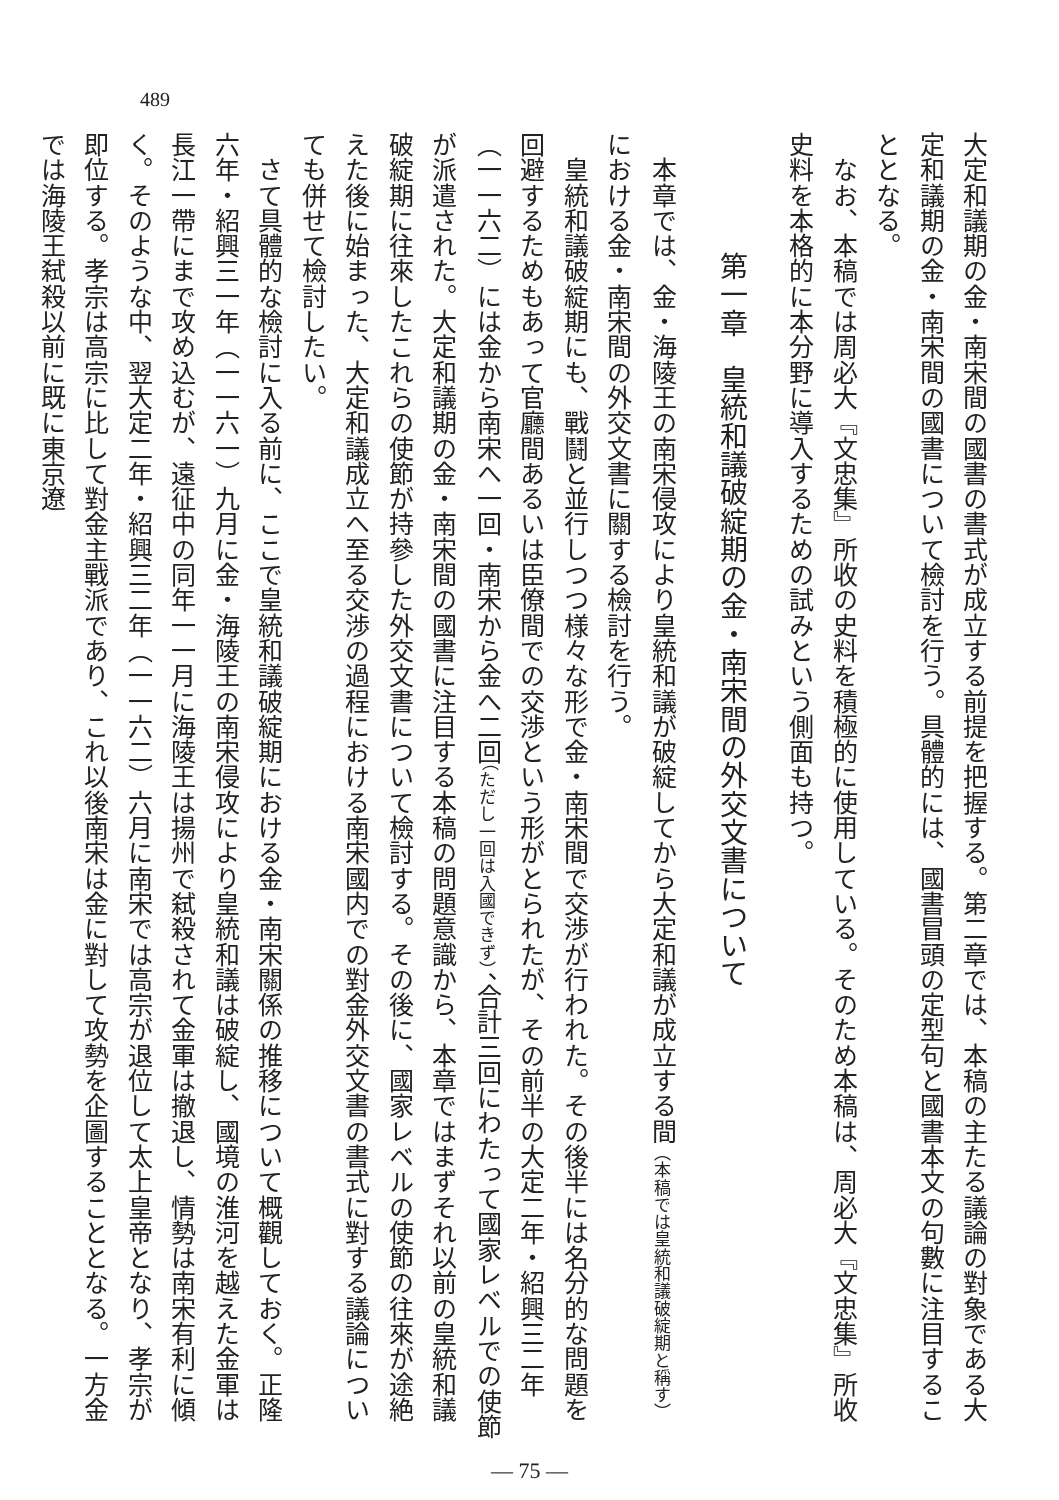489
大定和議期の金・南宋間の國書の書式が成立する前提を把握する。第二章では、本稿の主たる議論の對象である大定和議期の金・南宋間の國書について檢討を行う。具體的には、國書冒頭の定型句と國書本文の句數に注目することとなる。
　なお、本稿では周必大『文忠集』所收の史料を積極的に使用している。そのため本稿は、周必大『文忠集』所收史料を本格的に本分野に導入するための試みという側面も持つ。
第一章　皇統和議破綻期の金・南宋間の外交文書について
　本章では、金・海陵王の南宋侵攻により皇統和議が破綻してから大定和議が成立する間（本稿では皇統和議破綻期と稱す）における金・南宋間の外交文書に關する檢討を行う。
　皇統和議破綻期にも、戰鬪と並行しつつ様々な形で金・南宋間で交渉が行われた。その後半には名分的な問題を回避するためもあって官廳間あるいは臣僚間での交渉という形がとられたが、その前半の大定二年・紹興三二年（一一六二）には金から南宋へ一回・南宋から金へ二回（ただし一回は入國できず）、合計三回にわたって國家レベルでの使節が派遣された。大定和議期の金・南宋間の國書に注目する本稿の問題意識から、本章ではまずそれ以前の皇統和議破綻期に往來したこれらの使節が持參した外交文書について檢討する。その後に、國家レベルの使節の往來が途絶えた後に始まった、大定和議成立へ至る交渉の過程における南宋國内での對金外交文書の書式に對する議論についても併せて檢討したい。
　さて具體的な檢討に入る前に、ここで皇統和議破綻期における金・南宋關係の推移について概觀しておく。正隆六年・紹興三一年（一一六一）九月に金・海陵王の南宋侵攻により皇統和議は破綻し、國境の淮河を越えた金軍は長江一帶にまで攻め込むが、遠征中の同年一一月に海陵王は揚州で弑殺されて金軍は撤退し、情勢は南宋有利に傾く。そのような中、翌大定二年・紹興三二年（一一六二）六月に南宋では高宗が退位して太上皇帝となり、孝宗が即位する。孝宗は高宗に比して對金主戰派であり、これ以後南宋は金に對して攻勢を企圖することとなる。一方金では海陵王弑殺以前に既に東京遼
— 75 —